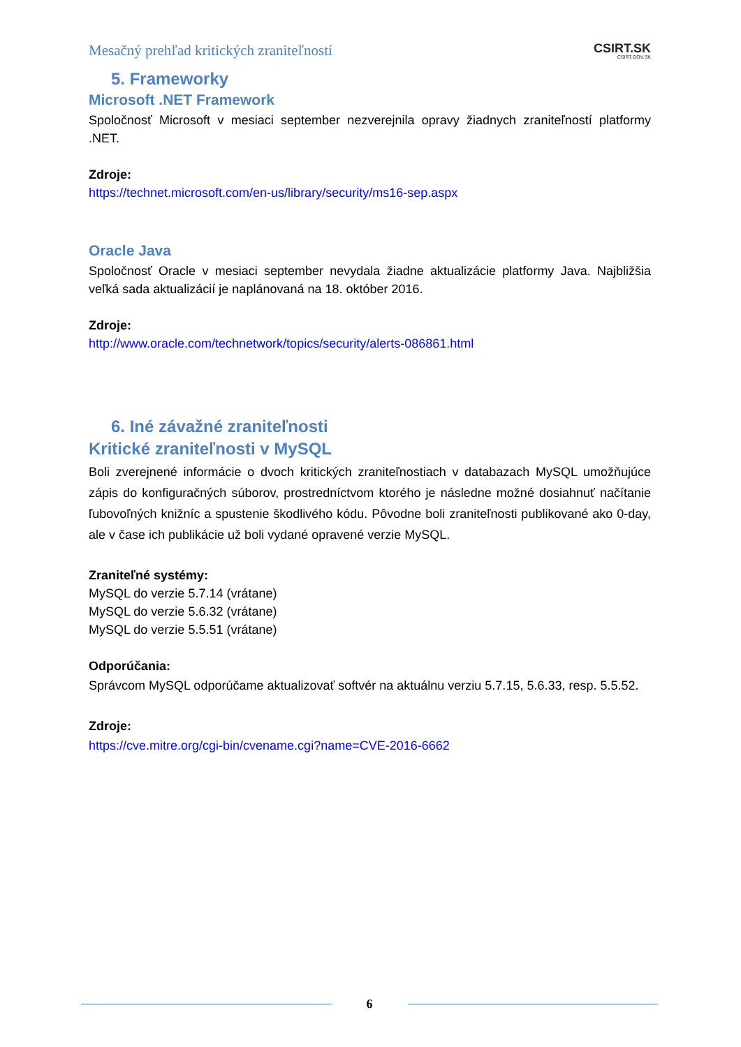Mesačný prehľad kritických zraniteľností
CSIRT.SK
CSIRT.GOV.SK
5. Frameworky
Microsoft .NET Framework
Spoločnosť Microsoft v mesiaci september nezverejnila opravy žiadnych zraniteľností platformy .NET.
Zdroje:
https://technet.microsoft.com/en-us/library/security/ms16-sep.aspx
Oracle Java
Spoločnosť Oracle v mesiaci september nevydala žiadne aktualizácie platformy Java. Najbližšia veľká sada aktualizácií je naplánovaná na 18. október 2016.
Zdroje:
http://www.oracle.com/technetwork/topics/security/alerts-086861.html
6. Iné závažné zraniteľnosti
Kritické zraniteľnosti v MySQL
Boli zverejnené informácie o dvoch kritických zraniteľnostiach v databazach MySQL umožňujúce zápis do konfiguračných súborov, prostredníctvom ktorého je následne možné dosiahnuť načítanie ľubovoľných knižníc a spustenie škodlivého kódu. Pôvodne boli zraniteľnosti publikované ako 0-day, ale v čase ich publikácie už boli vydané opravené verzie MySQL.
Zraniteľné systémy:
MySQL do verzie 5.7.14 (vrátane)
MySQL do verzie 5.6.32 (vrátane)
MySQL do verzie 5.5.51 (vrátane)
Odporúčania:
Správcom MySQL odporúčame aktualizovať softvér na aktuálnu verziu 5.7.15, 5.6.33, resp. 5.5.52.
Zdroje:
https://cve.mitre.org/cgi-bin/cvename.cgi?name=CVE-2016-6662
6